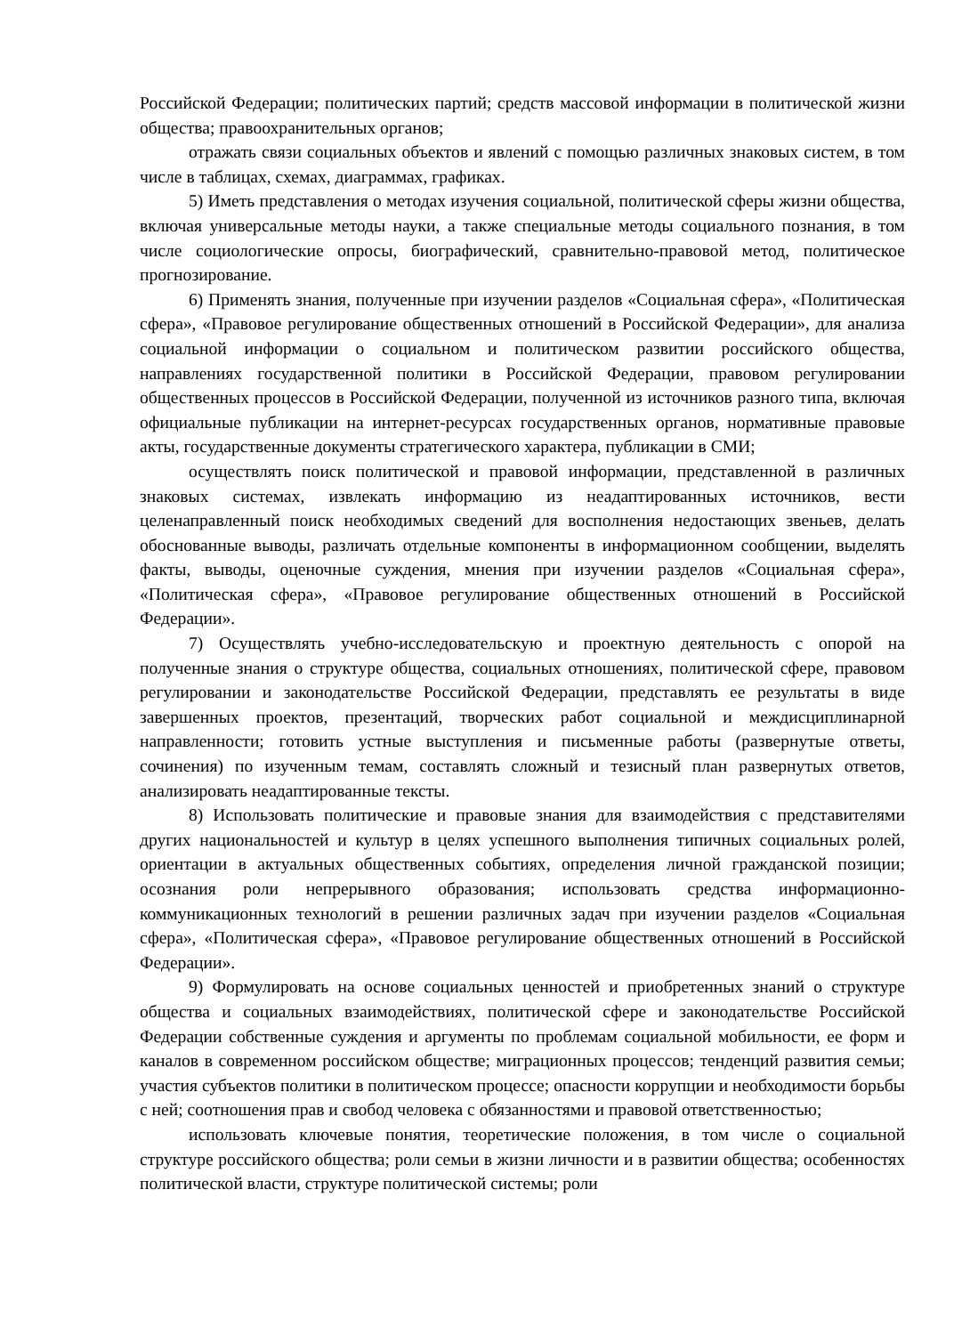Российской Федерации; политических партий; средств массовой информации в политической жизни общества; правоохранительных органов;
отражать связи социальных объектов и явлений с помощью различных знаковых систем, в том числе в таблицах, схемах, диаграммах, графиках.
5) Иметь представления о методах изучения социальной, политической сферы жизни общества, включая универсальные методы науки, а также специальные методы социального познания, в том числе социологические опросы, биографический, сравнительно-правовой метод, политическое прогнозирование.
6) Применять знания, полученные при изучении разделов «Социальная сфера», «Политическая сфера», «Правовое регулирование общественных отношений в Российской Федерации», для анализа социальной информации о социальном и политическом развитии российского общества, направлениях государственной политики в Российской Федерации, правовом регулировании общественных процессов в Российской Федерации, полученной из источников разного типа, включая официальные публикации на интернет-ресурсах государственных органов, нормативные правовые акты, государственные документы стратегического характера, публикации в СМИ;
осуществлять поиск политической и правовой информации, представленной в различных знаковых системах, извлекать информацию из неадаптированных источников, вести целенаправленный поиск необходимых сведений для восполнения недостающих звеньев, делать обоснованные выводы, различать отдельные компоненты в информационном сообщении, выделять факты, выводы, оценочные суждения, мнения при изучении разделов «Социальная сфера», «Политическая сфера», «Правовое регулирование общественных отношений в Российской Федерации».
7) Осуществлять учебно-исследовательскую и проектную деятельность с опорой на полученные знания о структуре общества, социальных отношениях, политической сфере, правовом регулировании и законодательстве Российской Федерации, представлять ее результаты в виде завершенных проектов, презентаций, творческих работ социальной и междисциплинарной направленности; готовить устные выступления и письменные работы (развернутые ответы, сочинения) по изученным темам, составлять сложный и тезисный план развернутых ответов, анализировать неадаптированные тексты.
8) Использовать политические и правовые знания для взаимодействия с представителями других национальностей и культур в целях успешного выполнения типичных социальных ролей, ориентации в актуальных общественных событиях, определения личной гражданской позиции; осознания роли непрерывного образования; использовать средства информационно-коммуникационных технологий в решении различных задач при изучении разделов «Социальная сфера», «Политическая сфера», «Правовое регулирование общественных отношений в Российской Федерации».
9) Формулировать на основе социальных ценностей и приобретенных знаний о структуре общества и социальных взаимодействиях, политической сфере и законодательстве Российской Федерации собственные суждения и аргументы по проблемам социальной мобильности, ее форм и каналов в современном российском обществе; миграционных процессов; тенденций развития семьи; участия субъектов политики в политическом процессе; опасности коррупции и необходимости борьбы с ней; соотношения прав и свобод человека с обязанностями и правовой ответственностью;
использовать ключевые понятия, теоретические положения, в том числе о социальной структуре российского общества; роли семьи в жизни личности и в развитии общества; особенностях политической власти, структуре политической системы; роли